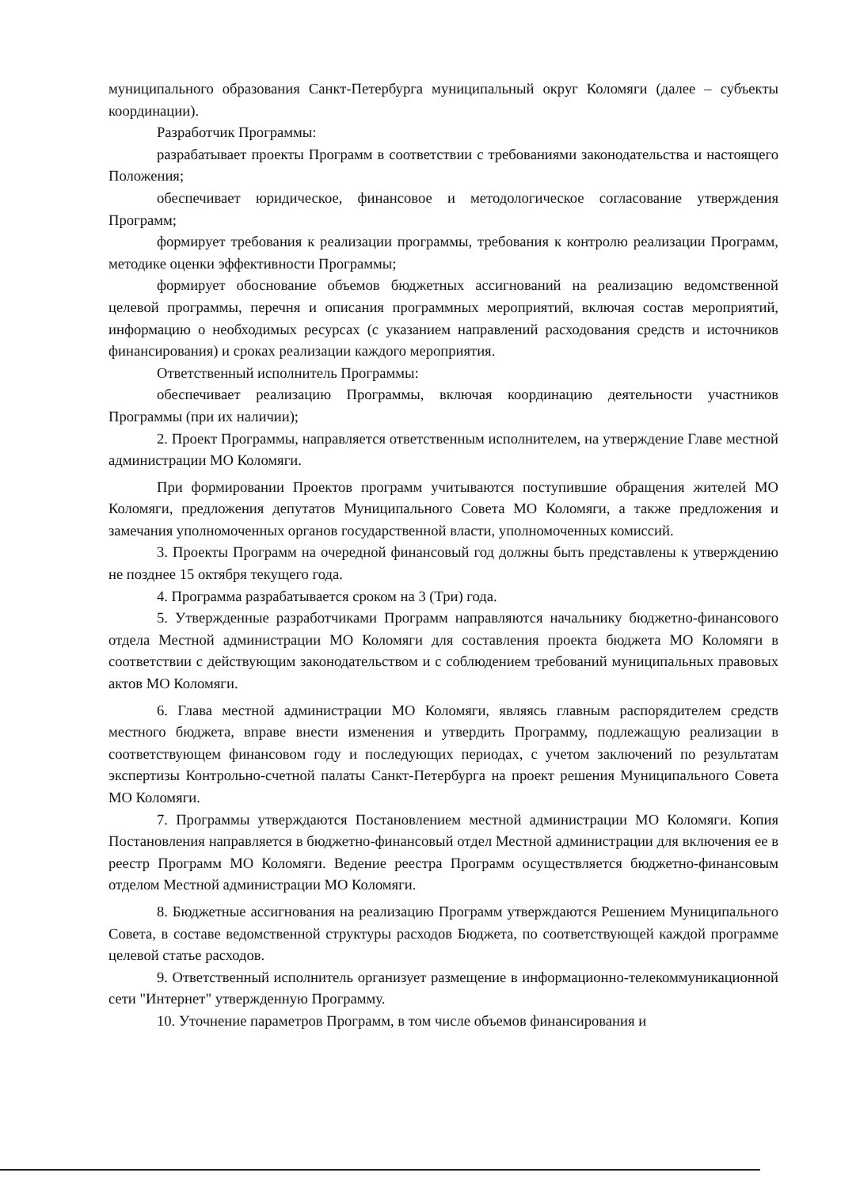муниципального образования Санкт-Петербурга муниципальный округ Коломяги (далее – субъекты координации).
Разработчик Программы:
разрабатывает проекты Программ в соответствии с требованиями законодательства и настоящего Положения;
обеспечивает юридическое, финансовое и методологическое согласование утверждения Программ;
формирует требования к реализации программы, требования к контролю реализации Программ, методике оценки эффективности Программы;
формирует обоснование объемов бюджетных ассигнований на реализацию ведомственной целевой программы, перечня и описания программных мероприятий, включая состав мероприятий, информацию о необходимых ресурсах (с указанием направлений расходования средств и источников финансирования) и сроках реализации каждого мероприятия.
Ответственный исполнитель Программы:
обеспечивает реализацию Программы, включая координацию деятельности участников Программы (при их наличии);
2. Проект Программы, направляется ответственным исполнителем, на утверждение Главе местной администрации МО Коломяги.
При формировании Проектов программ учитываются поступившие обращения жителей МО Коломяги, предложения депутатов Муниципального Совета МО Коломяги, а также предложения и замечания уполномоченных органов государственной власти, уполномоченных комиссий.
3. Проекты Программ на очередной финансовый год должны быть представлены к утверждению не позднее 15 октября текущего года.
4. Программа разрабатывается сроком на 3 (Три) года.
5. Утвержденные разработчиками Программ направляются начальнику бюджетно-финансового отдела Местной администрации МО Коломяги для составления проекта бюджета МО Коломяги в соответствии с действующим законодательством и с соблюдением требований муниципальных правовых актов МО Коломяги.
6. Глава местной администрации МО Коломяги, являясь главным распорядителем средств местного бюджета, вправе внести изменения и утвердить Программу, подлежащую реализации в соответствующем финансовом году и последующих периодах, с учетом заключений по результатам экспертизы Контрольно-счетной палаты Санкт-Петербурга на проект решения Муниципального Совета МО Коломяги.
7. Программы утверждаются Постановлением местной администрации МО Коломяги. Копия Постановления направляется в бюджетно-финансовый отдел Местной администрации для включения ее в реестр Программ МО Коломяги. Ведение реестра Программ осуществляется бюджетно-финансовым отделом Местной администрации МО Коломяги.
8. Бюджетные ассигнования на реализацию Программ утверждаются Решением Муниципального Совета, в составе ведомственной структуры расходов Бюджета, по соответствующей каждой программе целевой статье расходов.
9. Ответственный исполнитель организует размещение в информационно-телекоммуникационной сети "Интернет" утвержденную Программу.
10. Уточнение параметров Программ, в том числе объемов финансирования и